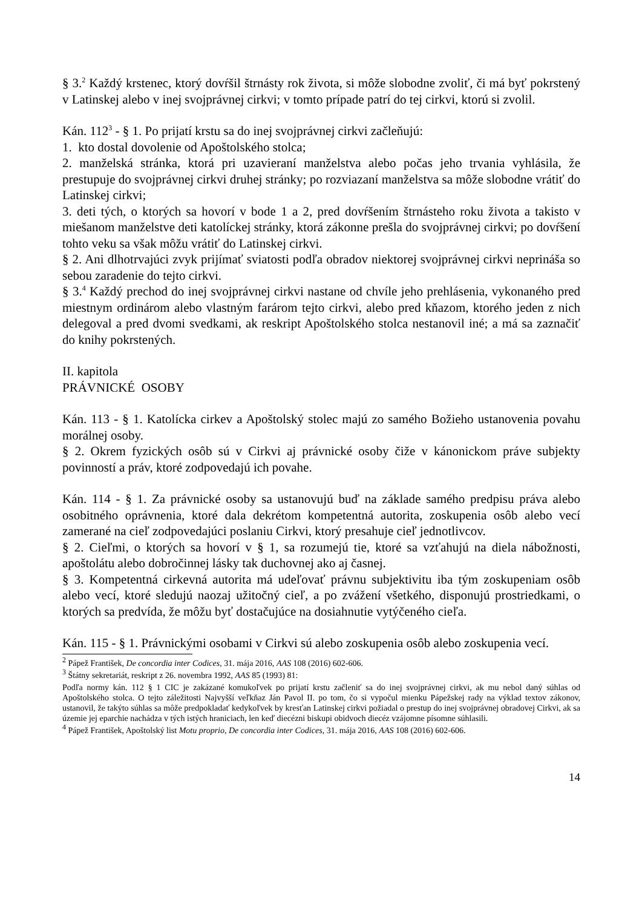§ 3.<sup>2</sup> Každý krstenec, ktorý dovŕšil štrnásty rok života, si môže slobodne zvoliť, či má byť pokrstený v Latinskej alebo v inej svojprávnej cirkvi; v tomto prípade patrí do tej cirkvi, ktorú si zvolil.
Kán. 112<sup>3</sup> - § 1. Po prijatí krstu sa do inej svojprávnej cirkvi začleňujú:
1. kto dostal dovolenie od Apoštolského stolca;
2. manželská stránka, ktorá pri uzavieraní manželstva alebo počas jeho trvania vyhlásila, že prestupuje do svojprávnej cirkvi druhej stránky; po rozviazaní manželstva sa môže slobodne vrátiť do Latinskej cirkvi;
3. deti tých, o ktorých sa hovorí v bode 1 a 2, pred dovŕšením štrnásteho roku života a takisto v miešanom manželstve deti katolíckej stránky, ktorá zákonne prešla do svojprávnej cirkvi; po dovŕšení tohto veku sa však môžu vrátiť do Latinskej cirkvi.
§ 2. Ani dlhotrvajúci zvyk prijímať sviatosti podľa obradov niektorej svojprávnej cirkvi neprináša so sebou zaradenie do tejto cirkvi.
§ 3.<sup>4</sup> Každý prechod do inej svojprávnej cirkvi nastane od chvíle jeho prehlásenia, vykonaného pred miestnym ordinárom alebo vlastným farárom tejto cirkvi, alebo pred kňazom, ktorého jeden z nich delegoval a pred dvomi svedkami, ak reskript Apoštolského stolca nestanovil iné; a má sa zaznačiť do knihy pokrstených.
II. kapitola
PRÁVNICKÉ OSOBY
Kán. 113 - § 1. Katolícka cirkev a Apoštolský stolec majú zo samého Božieho ustanovenia povahu morálnej osoby.
§ 2. Okrem fyzických osôb sú v Cirkvi aj právnické osoby čiže v kánonickom práve subjekty povinností a práv, ktoré zodpovedajú ich povahe.
Kán. 114 - § 1. Za právnické osoby sa ustanovujú buď na základe samého predpisu práva alebo osobitného oprávnenia, ktoré dala dekrétom kompetentná autorita, zoskupenia osôb alebo vecí zamerané na cieľ zodpovedajúci poslaniu Cirkvi, ktorý presahuje cieľ jednotlivcov.
§ 2. Cieľmi, o ktorých sa hovorí v § 1, sa rozumejú tie, ktoré sa vzťahujú na diela nábožnosti, apoštolátu alebo dobročinnej lásky tak duchovnej ako aj časnej.
§ 3. Kompetentná cirkevná autorita má udeľovať právnu subjektivitu iba tým zoskupeniam osôb alebo vecí, ktoré sledujú naozaj užitočný cieľ, a po zvážení všetkého, disponujú prostriedkami, o ktorých sa predvída, že môžu byť dostačujúce na dosiahnutie vytýčeného cieľa.
Kán. 115 - § 1. Právnickými osobami v Cirkvi sú alebo zoskupenia osôb alebo zoskupenia vecí.
<sup>2</sup> Pápež František, De concordia inter Codices, 31. mája 2016, AAS 108 (2016) 602-606.
<sup>3</sup> Štátny sekretariát, reskript z 26. novembra 1992, AAS 85 (1993) 81:
Podľa normy kán. 112 § 1 CIC je zakázané komukoľvek po prijatí krstu začleniť sa do inej svojprávnej cirkvi, ak mu nebol daný súhlas od Apoštolského stolca. O tejto záležitosti Najvyšší veľkňaz Ján Pavol II. po tom, čo si vypočul mienku Pápežskej rady na výklad textov zákonov, ustanovil, že takýto súhlas sa môže predpokladať kedykoľvek by kresťan Latinskej cirkvi požiadal o prestup do inej svojprávnej obradovej Cirkvi, ak sa územie jej eparchie nachádza v tých istých hraniciach, len keď diecézni biskupi obidvoch diecéz vzájomne písomne súhlasili.
<sup>4</sup> Pápež František, Apoštolský list Motu proprio, De concordia inter Codices, 31. mája 2016, AAS 108 (2016) 602-606.
14